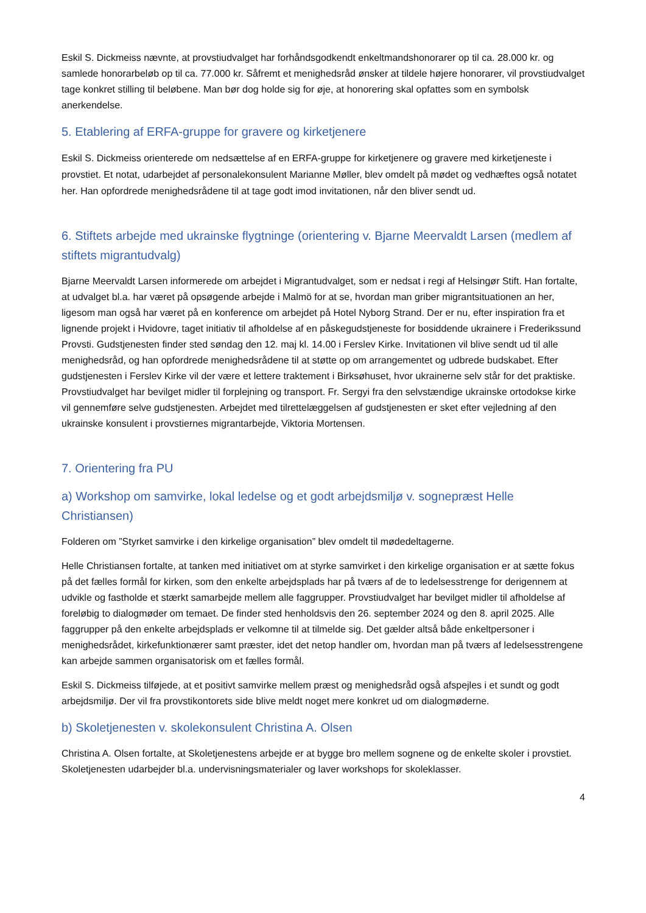Eskil S. Dickmeiss nævnte, at provstiudvalget har forhåndsgodkendt enkeltmandshonorarer op til ca. 28.000 kr. og samlede honorarbeløb op til ca. 77.000 kr. Såfremt et menighedsråd ønsker at tildele højere honorarer, vil provstiudvalget tage konkret stilling til beløbene. Man bør dog holde sig for øje, at honorering skal opfattes som en symbolsk anerkendelse.
5. Etablering af ERFA-gruppe for gravere og kirketjenere
Eskil S. Dickmeiss orienterede om nedsættelse af en ERFA-gruppe for kirketjenere og gravere med kirketjeneste i provstiet. Et notat, udarbejdet af personalekonsulent Marianne Møller, blev omdelt på mødet og vedhæftes også notatet her. Han opfordrede menighedsrådene til at tage godt imod invitationen, når den bliver sendt ud.
6. Stiftets arbejde med ukrainske flygtninge (orientering v. Bjarne Meervaldt Larsen (medlem af stiftets migrantudvalg)
Bjarne Meervaldt Larsen informerede om arbejdet i Migrantudvalget, som er nedsat i regi af Helsingør Stift. Han fortalte, at udvalget bl.a. har været på opsøgende arbejde i Malmö for at se, hvordan man griber migrantsituationen an her, ligesom man også har været på en konference om arbejdet på Hotel Nyborg Strand. Der er nu, efter inspiration fra et lignende projekt i Hvidovre, taget initiativ til afholdelse af en påskegudstjeneste for bosiddende ukrainere i Frederikssund Provsti. Gudstjenesten finder sted søndag den 12. maj kl. 14.00 i Ferslev Kirke. Invitationen vil blive sendt ud til alle menighedsråd, og han opfordrede menighedsrådene til at støtte op om arrangementet og udbrede budskabet. Efter gudstjenesten i Ferslev Kirke vil der være et lettere traktement i Birksøhuset, hvor ukrainerne selv står for det praktiske. Provstiudvalget har bevilget midler til forplejning og transport. Fr. Sergyi fra den selvstændige ukrainske ortodokse kirke vil gennemføre selve gudstjenesten. Arbejdet med tilrettelæggelsen af gudstjenesten er sket efter vejledning af den ukrainske konsulent i provstiernes migrantarbejde, Viktoria Mortensen.
7. Orientering fra PU
a) Workshop om samvirke, lokal ledelse og et godt arbejdsmiljø v. sognepræst Helle Christiansen)
Folderen om ”Styrket samvirke i den kirkelige organisation” blev omdelt til mødedeltagerne.
Helle Christiansen fortalte, at tanken med initiativet om at styrke samvirket i den kirkelige organisation er at sætte fokus på det fælles formål for kirken, som den enkelte arbejdsplads har på tværs af de to ledelsesstrenge for derigennem at udvikle og fastholde et stærkt samarbejde mellem alle faggrupper. Provstiudvalget har bevilget midler til afholdelse af foreløbig to dialogmøder om temaet. De finder sted henholdsvis den 26. september 2024 og den 8. april 2025. Alle faggrupper på den enkelte arbejdsplads er velkomne til at tilmelde sig. Det gælder altså både enkeltpersoner i menighedsrådet, kirkefunktionærer samt præster, idet det netop handler om, hvordan man på tværs af ledelsesstrengene kan arbejde sammen organisatorisk om et fælles formål.
Eskil S. Dickmeiss tilføjede, at et positivt samvirke mellem præst og menighedsråd også afspejles i et sundt og godt arbejdsmiljø. Der vil fra provstikontorets side blive meldt noget mere konkret ud om dialogmøderne.
b) Skoletjenesten v. skolekonsulent Christina A. Olsen
Christina A. Olsen fortalte, at Skoletjenestens arbejde er at bygge bro mellem sognene og de enkelte skoler i provstiet. Skoletjenesten udarbejder bl.a. undervisningsmaterialer og laver workshops for skoleklasser.
4